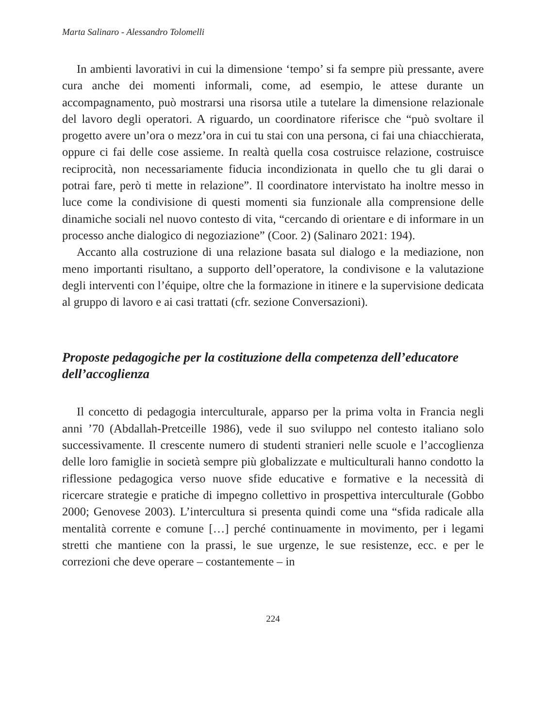Marta Salinaro - Alessandro Tolomelli
In ambienti lavorativi in cui la dimensione ‘tempo’ si fa sempre più pressante, avere cura anche dei momenti informali, come, ad esempio, le attese durante un accompagnamento, può mostrarsi una risorsa utile a tutelare la dimensione relazionale del lavoro degli operatori. A riguardo, un coordinatore riferisce che “può svoltare il progetto avere un’ora o mezz’ora in cui tu stai con una persona, ci fai una chiacchierata, oppure ci fai delle cose assieme. In realtà quella cosa costruisce relazione, costruisce reciprocità, non necessariamente fiducia incondizionata in quello che tu gli darai o potrai fare, però ti mette in relazione”. Il coordinatore intervistato ha inoltre messo in luce come la condivisione di questi momenti sia funzionale alla comprensione delle dinamiche sociali nel nuovo contesto di vita, “cercando di orientare e di informare in un processo anche dialogico di negoziazione” (Coor. 2) (Salinaro 2021: 194).
Accanto alla costruzione di una relazione basata sul dialogo e la mediazione, non meno importanti risultano, a supporto dell’operatore, la condivisone e la valutazione degli interventi con l’équipe, oltre che la formazione in itinere e la supervisione dedicata al gruppo di lavoro e ai casi trattati (cfr. sezione Conversazioni).
Proposte pedagogiche per la costituzione della competenza dell’educatore dell’accoglienza
Il concetto di pedagogia interculturale, apparso per la prima volta in Francia negli anni ’70 (Abdallah-Pretceille 1986), vede il suo sviluppo nel contesto italiano solo successivamente. Il crescente numero di studenti stranieri nelle scuole e l’accoglienza delle loro famiglie in società sempre più globalizzate e multiculturali hanno condotto la riflessione pedagogica verso nuove sfide educative e formative e la necessità di ricercare strategie e pratiche di impegno collettivo in prospettiva interculturale (Gobbo 2000; Genovese 2003). L’intercultura si presenta quindi come una “sfida radicale alla mentalità corrente e comune […] perché continuamente in movimento, per i legami stretti che mantiene con la prassi, le sue urgenze, le sue resistenze, ecc. e per le correzioni che deve operare – costantemente – in
224